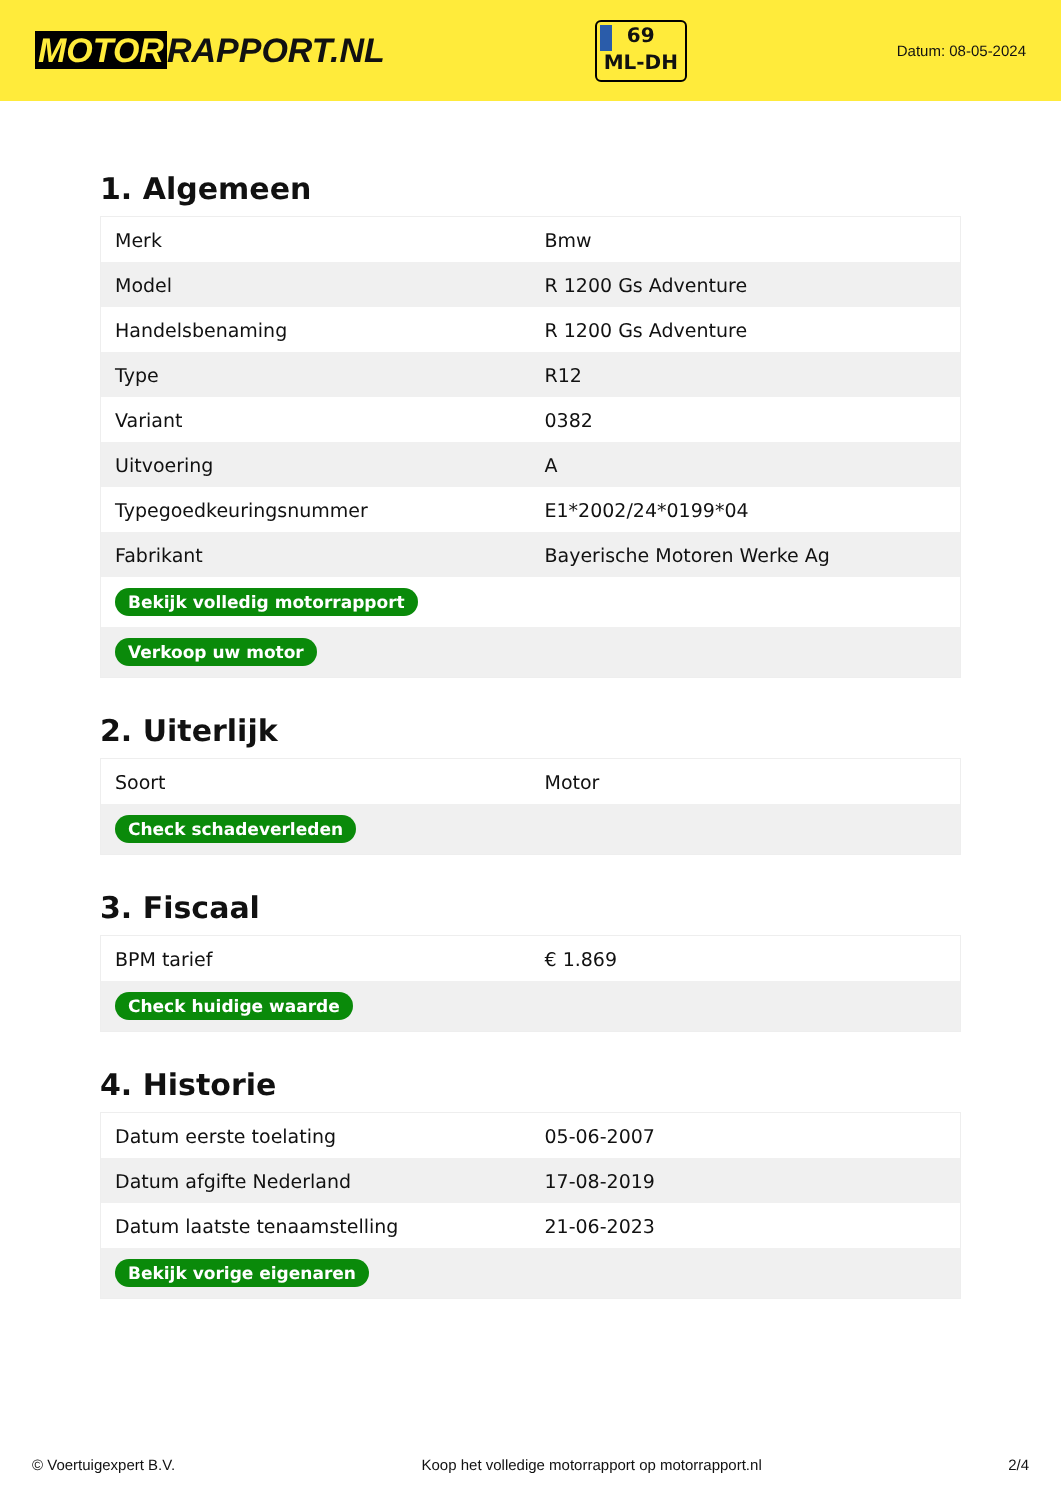MOTOR RAPPORT.NL
69
ML-DH
Datum: 08-05-2024
1. Algemeen
| Merk | Bmw |
| Model | R 1200 Gs Adventure |
| Handelsbenaming | R 1200 Gs Adventure |
| Type | R12 |
| Variant | 0382 |
| Uitvoering | A |
| Typegoedkeuringsnummer | E1*2002/24*0199*04 |
| Fabrikant | Bayerische Motoren Werke Ag |
| Bekijk volledig motorrapport | |
| Verkoop uw motor | |
2. Uiterlijk
| Soort | Motor |
| Check schadeverleden | |
3. Fiscaal
| BPM tarief | € 1.869 |
| Check huidige waarde | |
4. Historie
| Datum eerste toelating | 05-06-2007 |
| Datum afgifte Nederland | 17-08-2019 |
| Datum laatste tenaamstelling | 21-06-2023 |
| Bekijk vorige eigenaren | |
© Voertuigexpert B.V. Koop het volledige motorrapport op motorrapport.nl 2/4